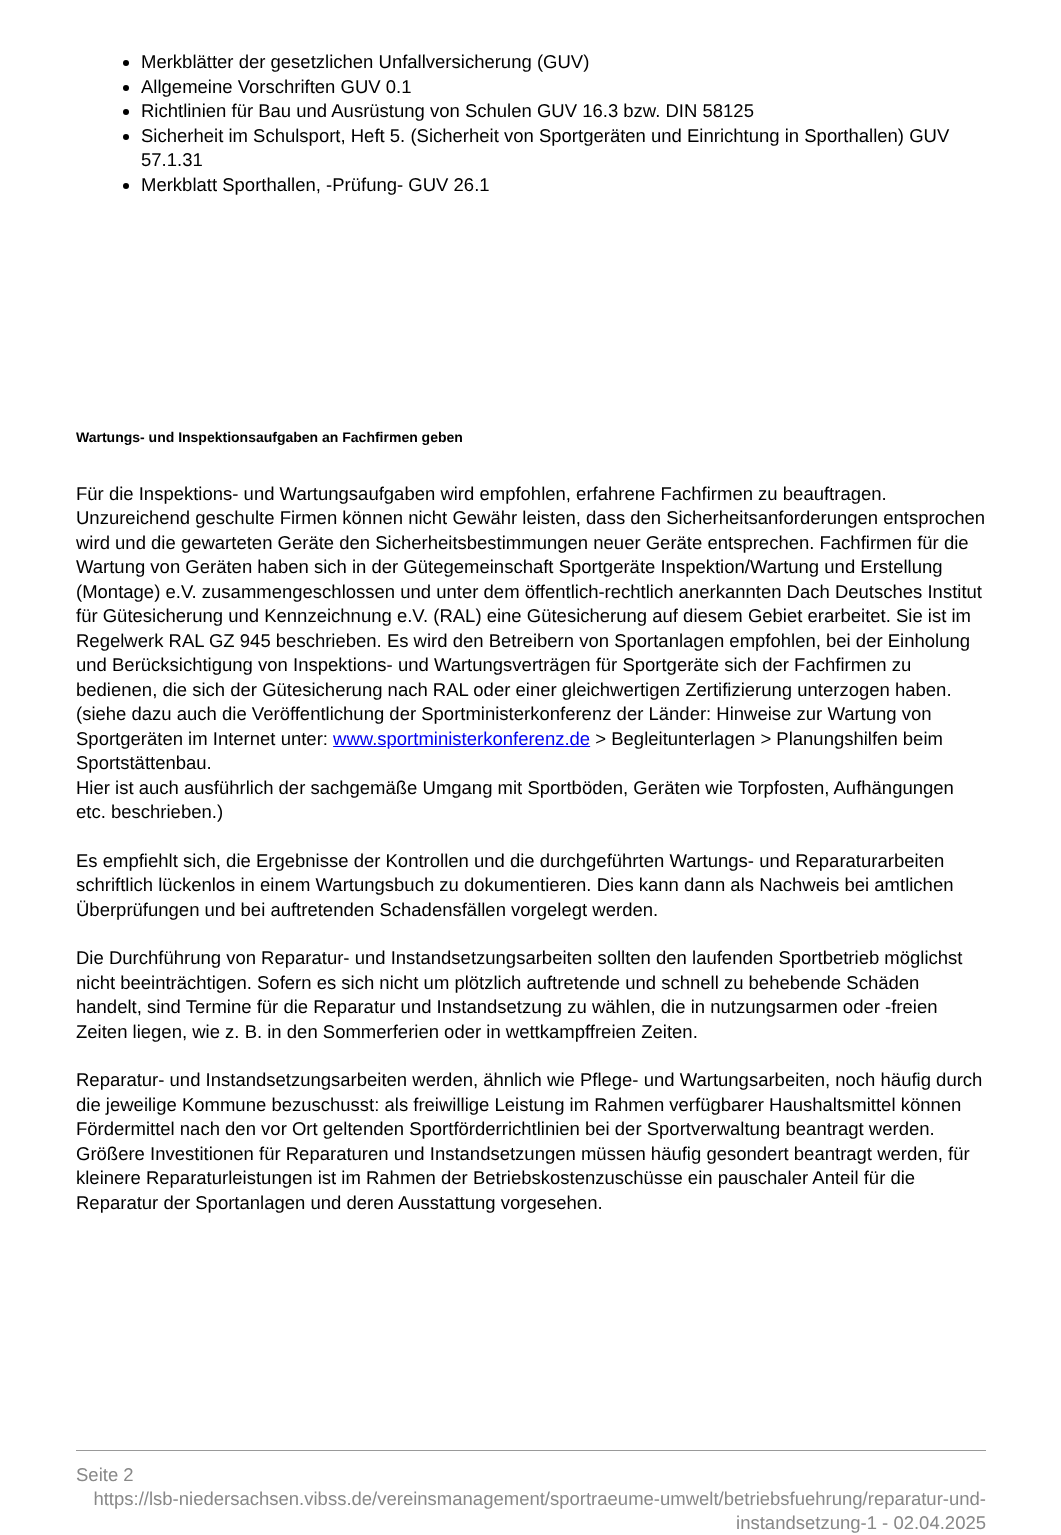Merkblätter der gesetzlichen Unfallversicherung (GUV)
Allgemeine Vorschriften GUV 0.1
Richtlinien für Bau und Ausrüstung von Schulen GUV 16.3 bzw. DIN 58125
Sicherheit im Schulsport, Heft 5. (Sicherheit von Sportgeräten und Einrichtung in Sporthallen) GUV 57.1.31
Merkblatt Sporthallen, -Prüfung- GUV 26.1
Wartungs- und Inspektionsaufgaben an Fachfirmen geben
Für die Inspektions- und Wartungsaufgaben wird empfohlen, erfahrene Fachfirmen zu beauftragen. Unzureichend geschulte Firmen können nicht Gewähr leisten, dass den Sicherheitsanforderungen entsprochen wird und die gewarteten Geräte den Sicherheitsbestimmungen neuer Geräte entsprechen. Fachfirmen für die Wartung von Geräten haben sich in der Gütegemeinschaft Sportgeräte Inspektion/Wartung und Erstellung (Montage) e.V. zusammengeschlossen und unter dem öffentlich-rechtlich anerkannten Dach Deutsches Institut für Gütesicherung und Kennzeichnung e.V. (RAL) eine Gütesicherung auf diesem Gebiet erarbeitet. Sie ist im Regelwerk RAL GZ 945 beschrieben. Es wird den Betreibern von Sportanlagen empfohlen, bei der Einholung und Berücksichtigung von Inspektions- und Wartungsverträgen für Sportgeräte sich der Fachfirmen zu bedienen, die sich der Gütesicherung nach RAL oder einer gleichwertigen Zertifizierung unterzogen haben.
(siehe dazu auch die Veröffentlichung der Sportministerkonferenz der Länder: Hinweise zur Wartung von Sportgeräten im Internet unter: www.sportministerkonferenz.de > Begleitunterlagen > Planungshilfen beim Sportstättenbau.
Hier ist auch ausführlich der sachgemäße Umgang mit Sportböden, Geräten wie Torpfosten, Aufhängungen etc. beschrieben.)
Es empfiehlt sich, die Ergebnisse der Kontrollen und die durchgeführten Wartungs- und Reparaturarbeiten schriftlich lückenlos in einem Wartungsbuch zu dokumentieren. Dies kann dann als Nachweis bei amtlichen Überprüfungen und bei auftretenden Schadensfällen vorgelegt werden.
Die Durchführung von Reparatur- und Instandsetzungsarbeiten sollten den laufenden Sportbetrieb möglichst nicht beeinträchtigen. Sofern es sich nicht um plötzlich auftretende und schnell zu behebende Schäden handelt, sind Termine für die Reparatur und Instandsetzung zu wählen, die in nutzungsarmen oder -freien Zeiten liegen, wie z. B. in den Sommerferien oder in wettkampffreien Zeiten.
Reparatur- und Instandsetzungsarbeiten werden, ähnlich wie Pflege- und Wartungsarbeiten, noch häufig durch die jeweilige Kommune bezuschusst: als freiwillige Leistung im Rahmen verfügbarer Haushaltsmittel können Fördermittel nach den vor Ort geltenden Sportförderrichtlinien bei der Sportverwaltung beantragt werden. Größere Investitionen für Reparaturen und Instandsetzungen müssen häufig gesondert beantragt werden, für kleinere Reparaturleistungen ist im Rahmen der Betriebskostenzuschüsse ein pauschaler Anteil für die Reparatur der Sportanlagen und deren Ausstattung vorgesehen.
Seite 2
https://lsb-niedersachsen.vibss.de/vereinsmanagement/sportraeume-umwelt/betriebsfuehrung/reparatur-und-instandsetzung-1 - 02.04.2025